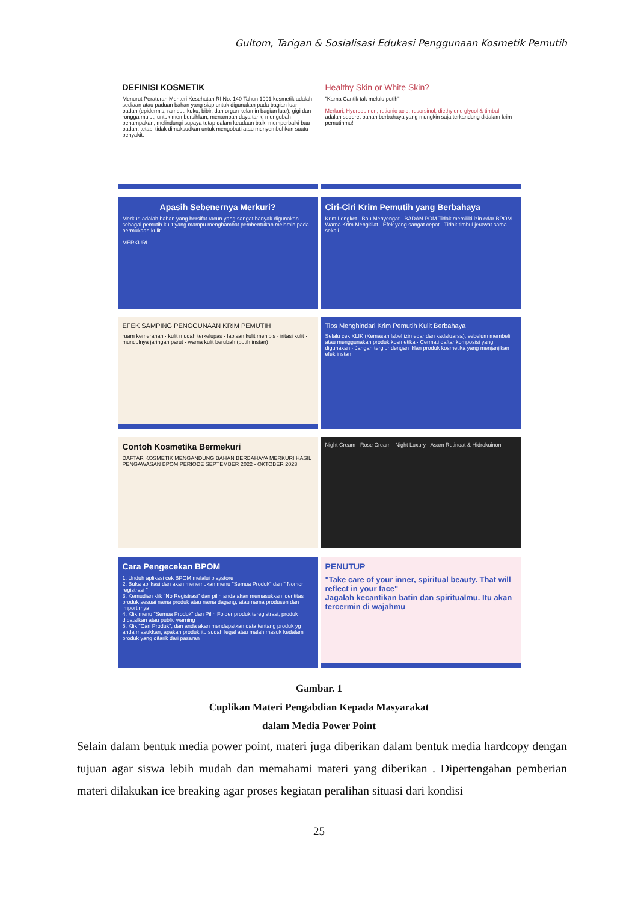Gultom, Tarigan & Sosialisasi Edukasi Penggunaan Kosmetik Pemutih
DEFINISI KOSMETIK
Menurut Peraturan Menteri Kesehatan RI No. 140 Tahun 1991 kosmetik adalah sediaan atau paduan bahan yang siap untuk digunakan pada bagian luar badan (epidermis, rambut, kuku, bibir, dan organ kelamin bagian luar), gigi dan rongga mulut, untuk membersihkan, menambah daya tarik, mengubah penampakan, melindungi supaya tetap dalam keadaan baik, memperbaiki bau badan, tetapi tidak dimaksudkan untuk mengobati atau menyembuhkan suatu penyakit.
Healthy Skin or White Skin?
"Karna Cantik tak melulu putih"
Merkuri, Hydroquinon, retionic acid, resorsinol, diethylene glycol & timbal
adalah sederet bahan berbahaya yang mungkin saja terkandung didalam krim pemutihmu!
Apasih Sebenernya Merkuri?
Merkuri adalah bahan yang bersifat racun yang sangat banyak digunakan sebagai pemutih kulit yang mampu menghambat pembentukan melamin pada permukaan kulit
MERKURI
Ciri-Ciri Krim Pemutih yang Berbahaya
Krim Lengket · Bau Menyengat · BADAN POM Tidak memiliki izin edar BPOM · Warna Krim Mengkilat · Efek yang sangat cepat · Tidak timbul jerawat sama sekali
EFEK SAMPING PENGGUNAAN KRIM PEMUTIH
ruam kemerahan · kulit mudah terkelupas · lapisan kulit menipis · iritasi kulit · munculnya jaringan parut · warna kulit berubah (putih instan)
Tips Menghindari Krim Pemutih Kulit Berbahaya
Selalu cek KLIK (Kemasan label izin edar dan kadaluarsa), sebelum membeli atau menggunakan produk kosmetika · Cermati daftar komposisi yang digunakan · Jangan tergiur dengan iklan produk kosmetika yang menjanjikan efek instan
Contoh Kosmetika Bermekuri
DAFTAR KOSMETIK MENGANDUNG BAHAN BERBAHAYA MERKURI HASIL PENGAWASAN BPOM PERIODE SEPTEMBER 2022 - OKTOBER 2023
Night Cream · Rose Cream · Night Luxury · Asam Retinoat & Hidrokuinon
Cara Pengecekan BPOM
1. Unduh aplikasi cek BPOM melalui playstore
2. Buka aplikasi dan akan menemukan menu "Semua Produk" dan " Nomor registrasi "
3. Kemudian klik "No Registrasi" dan pilih anda akan memasukkan identitas produk sesuai nama produk atau nama dagang, atau nama produsen dan importirnya
4. Klik menu "Semua Produk" dan Pilih Folder produk teregistrasi, produk dibatalkan atau public warning
5. Klik "Cari Produk", dan anda akan mendapatkan data tentang produk yg anda masukkan, apakah produk itu sudah legal atau malah masuk kedalam produk yang ditarik dari pasaran
PENUTUP
"Take care of your inner, spiritual beauty. That will reflect in your face"
Jagalah kecantikan batin dan spiritualmu. Itu akan tercermin di wajahmu
Gambar. 1
Cuplikan Materi Pengabdian Kepada Masyarakat
dalam Media Power Point
Selain dalam bentuk media power point, materi juga diberikan dalam bentuk media hardcopy dengan tujuan agar siswa lebih mudah dan memahami materi yang diberikan . Dipertengahan pemberian materi dilakukan ice breaking agar proses kegiatan peralihan situasi dari kondisi
25